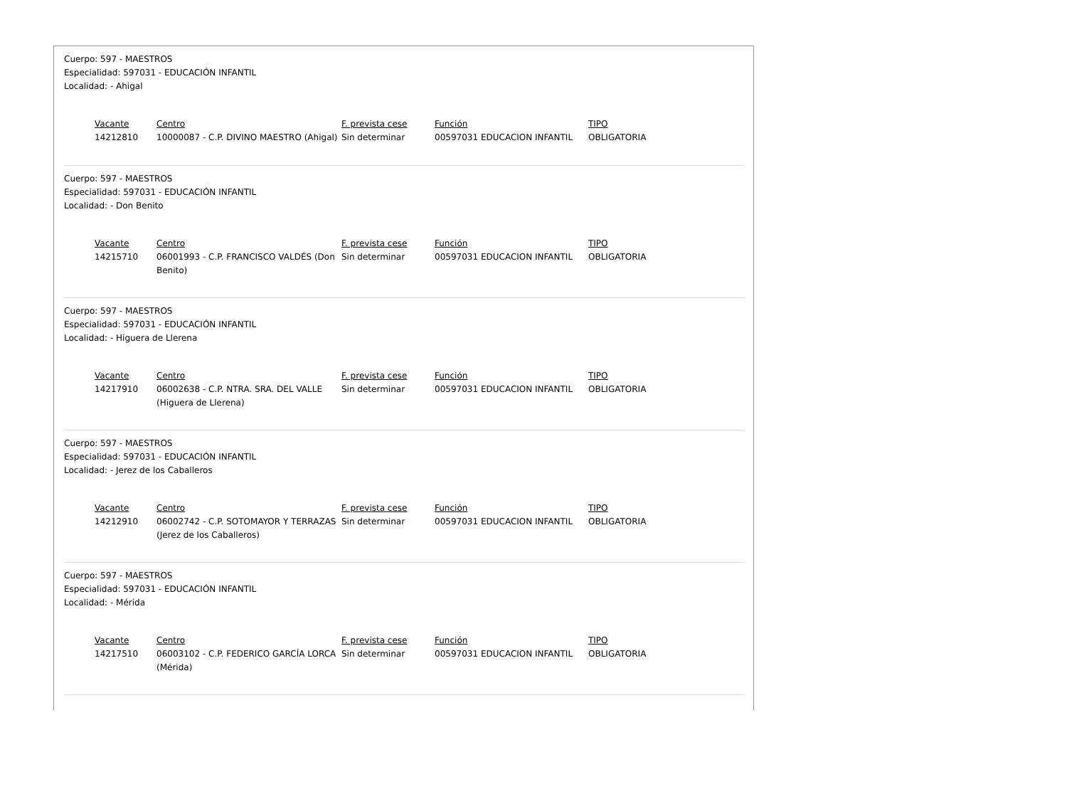Cuerpo: 597 - MAESTROS
Especialidad: 597031 - EDUCACIÓN INFANTIL
Localidad: - Ahigal
| Vacante | Centro | F. prevista cese | Función | TIPO |
| --- | --- | --- | --- | --- |
| 14212810 | 10000087 - C.P. DIVINO MAESTRO (Ahigal) | Sin determinar | 00597031 EDUCACION INFANTIL | OBLIGATORIA |
Cuerpo: 597 - MAESTROS
Especialidad: 597031 - EDUCACIÓN INFANTIL
Localidad: - Don Benito
| Vacante | Centro | F. prevista cese | Función | TIPO |
| --- | --- | --- | --- | --- |
| 14215710 | 06001993 - C.P. FRANCISCO VALDÉS (Don Benito) | Sin determinar | 00597031 EDUCACION INFANTIL | OBLIGATORIA |
Cuerpo: 597 - MAESTROS
Especialidad: 597031 - EDUCACIÓN INFANTIL
Localidad: - Higuera de Llerena
| Vacante | Centro | F. prevista cese | Función | TIPO |
| --- | --- | --- | --- | --- |
| 14217910 | 06002638 - C.P. NTRA. SRA. DEL VALLE (Higuera de Llerena) | Sin determinar | 00597031 EDUCACION INFANTIL | OBLIGATORIA |
Cuerpo: 597 - MAESTROS
Especialidad: 597031 - EDUCACIÓN INFANTIL
Localidad: - Jerez de los Caballeros
| Vacante | Centro | F. prevista cese | Función | TIPO |
| --- | --- | --- | --- | --- |
| 14212910 | 06002742 - C.P. SOTOMAYOR Y TERRAZAS (Jerez de los Caballeros) | Sin determinar | 00597031 EDUCACION INFANTIL | OBLIGATORIA |
Cuerpo: 597 - MAESTROS
Especialidad: 597031 - EDUCACIÓN INFANTIL
Localidad: - Mérida
| Vacante | Centro | F. prevista cese | Función | TIPO |
| --- | --- | --- | --- | --- |
| 14217510 | 06003102 - C.P. FEDERICO GARCÍA LORCA (Mérida) | Sin determinar | 00597031 EDUCACION INFANTIL | OBLIGATORIA |